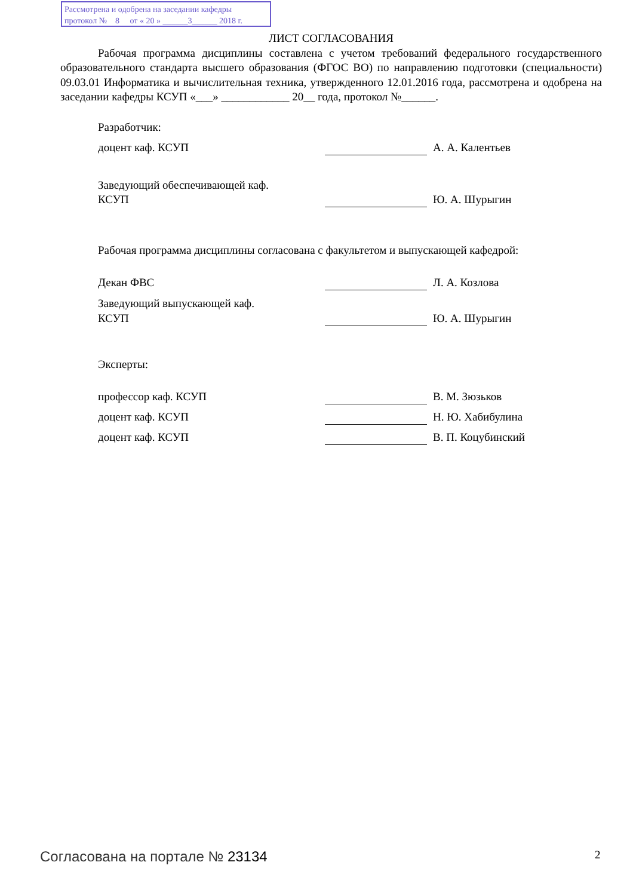Рассмотрена и одобрена на заседании кафедры
протокол № 8 от « 20 » ______3______ 2018 г.
ЛИСТ СОГЛАСОВАНИЯ
Рабочая программа дисциплины составлена с учетом требований федерального государственного образовательного стандарта высшего образования (ФГОС ВО) по направлению подготовки (специальности) 09.03.01 Информатика и вычислительная техника, утвержденного 12.01.2016 года, рассмотрена и одобрена на заседании кафедры КСУП «___» ____________ 20__ года, протокол №______.
Разработчик:
| доцент каф. КСУП | | А. А. Калентьев |
| Заведующий обеспечивающей каф. КСУП | | Ю. А. Шурыгин |
Рабочая программа дисциплины согласована с факультетом и выпускающей кафедрой:
| Декан ФВС | | Л. А. Козлова |
| Заведующий выпускающей каф. КСУП | | Ю. А. Шурыгин |
Эксперты:
| профессор каф. КСУП | | В. М. Зюзьков |
| доцент каф. КСУП | | Н. Ю. Хабибулина |
| доцент каф. КСУП | | В. П. Коцубинский |
Согласована на портале № 23134 2